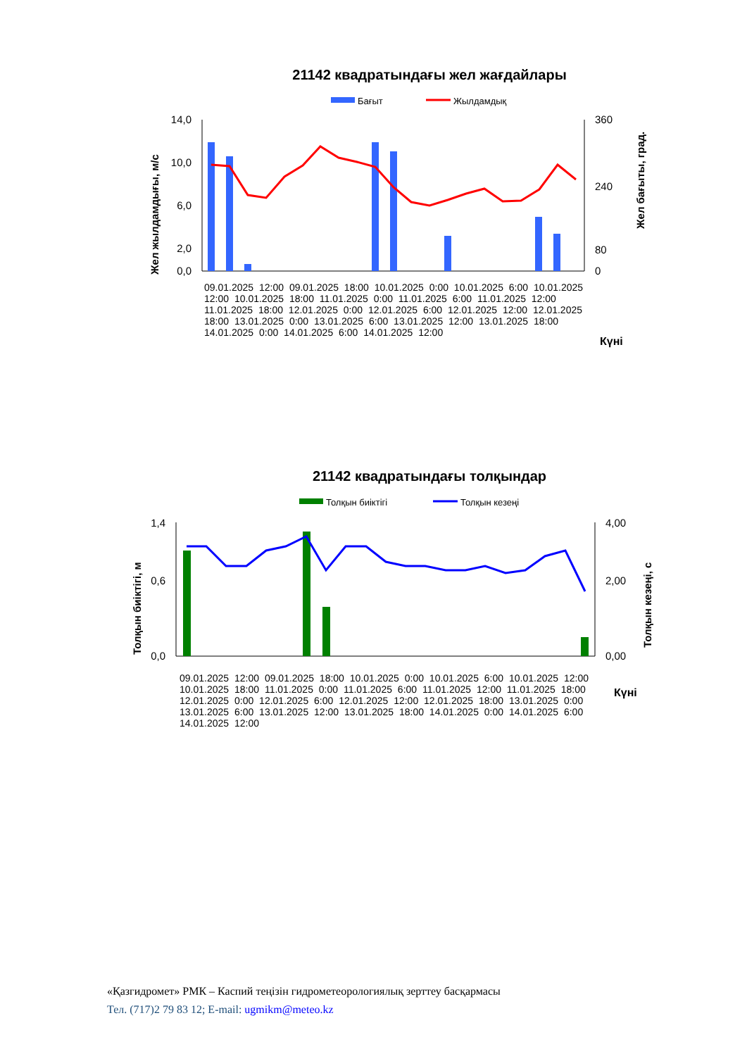21142 квадратындағы жел жағдайлары
Бағыт
Жылдамдық
14,0
10,0
6,0
2,0
0,0
360
240
80
0
Жел жылдамдығы, м/с
Жел бағыты, град.
Күні
09.01.2025 12:00 09.01.2025 18:00 10.01.2025 0:00 10.01.2025 6:00 10.01.2025 12:00 10.01.2025 18:00 11.01.2025 0:00 11.01.2025 6:00 11.01.2025 12:00 11.01.2025 18:00 12.01.2025 0:00 12.01.2025 6:00 12.01.2025 12:00 12.01.2025 18:00 13.01.2025 0:00 13.01.2025 6:00 13.01.2025 12:00 13.01.2025 18:00 14.01.2025 0:00 14.01.2025 6:00 14.01.2025 12:00
21142 квадратындағы толқындар
Толқын биіктігі
Толқын кезеңі
1,4
0,6
0,0
4,00
2,00
0,00
Толқын биіктігі, м
Толқын кезеңі, с
09.01.2025 12:00 09.01.2025 18:00 10.01.2025 0:00 10.01.2025 6:00 10.01.2025 12:00 10.01.2025 18:00 11.01.2025 0:00 11.01.2025 6:00 11.01.2025 12:00 11.01.2025 18:00 12.01.2025 0:00 12.01.2025 6:00 12.01.2025 12:00 12.01.2025 18:00 13.01.2025 0:00 13.01.2025 6:00 13.01.2025 12:00 13.01.2025 18:00 14.01.2025 0:00 14.01.2025 6:00 14.01.2025 12:00
Күні
«Қазгидромет» РМК – Каспий теңізін гидрометеорологиялық зерттеу басқармасы
Тел. (717)2 79 83 12; E-mail: ugmikm@meteo.kz